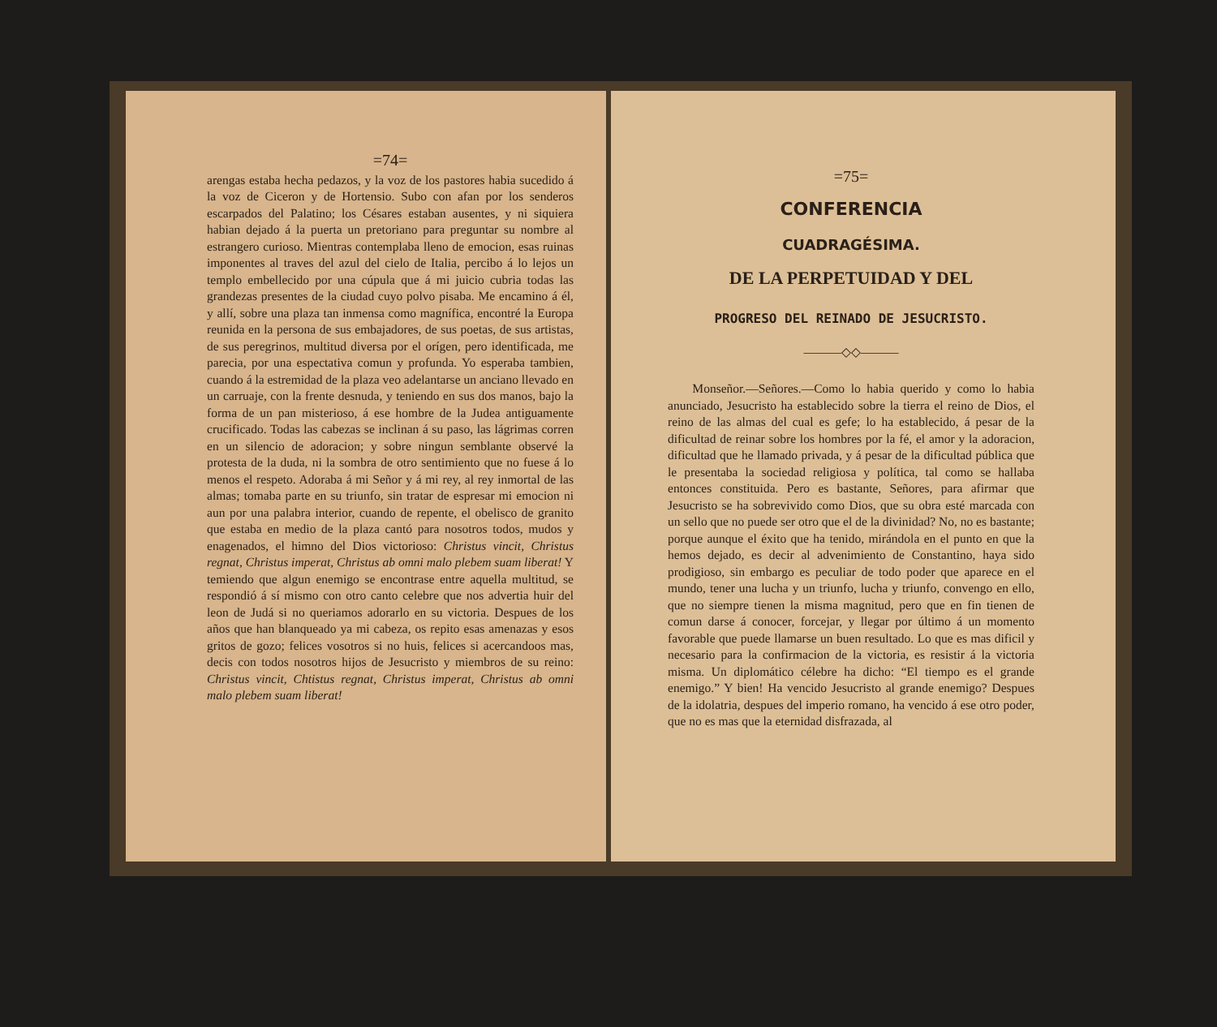=74=
arengas estaba hecha pedazos, y la voz de los pastores habia sucedido á la voz de Ciceron y de Hortensio. Subo con afan por los senderos escarpados del Palatino; los Césares estaban ausentes, y ni siquiera habian dejado á la puerta un pretoriano para preguntar su nombre al estrangero curioso. Mientras contemplaba lleno de emocion, esas ruinas imponentes al traves del azul del cielo de Italia, percibo á lo lejos un templo embellecido por una cúpula que á mi juicio cubria todas las grandezas presentes de la ciudad cuyo polvo pisaba. Me encamino á él, y allí, sobre una plaza tan inmensa como magnífica, encontré la Europa reunida en la persona de sus embajadores, de sus poetas, de sus artistas, de sus peregrinos, multitud diversa por el orígen, pero identificada, me parecia, por una espectativa comun y profunda. Yo esperaba tambien, cuando á la estremidad de la plaza veo adelantarse un anciano llevado en un carruaje, con la frente desnuda, y teniendo en sus dos manos, bajo la forma de un pan misterioso, á ese hombre de la Judea antiguamente crucificado. Todas las cabezas se inclinan á su paso, las lágrimas corren en un silencio de adoracion; y sobre ningun semblante observé la protesta de la duda, ni la sombra de otro sentimiento que no fuese á lo menos el respeto. Adoraba á mi Señor y á mi rey, al rey inmortal de las almas; tomaba parte en su triunfo, sin tratar de espresar mi emocion ni aun por una palabra interior, cuando de repente, el obelisco de granito que estaba en medio de la plaza cantó para nosotros todos, mudos y enagenados, el himno del Dios victorioso: Christus vincit, Christus regnat, Christus imperat, Christus ab omni malo plebem suam liberat! Y temiendo que algun enemigo se encontrase entre aquella multitud, se respondió á sí mismo con otro canto celebre que nos advertia huir del leon de Judá si no queriamos adorarlo en su victoria. Despues de los años que han blanqueado ya mi cabeza, os repito esas amenazas y esos gritos de gozo; felices vosotros si no huis, felices si acercandoos mas, decis con todos nosotros hijos de Jesucristo y miembros de su reino: Christus vincit, Chtistus regnat, Christus imperat, Christus ab omni malo plebem suam liberat!
=75=
CONFERENCIA
CUADRAGÉSIMA.
DE LA PERPETUIDAD Y DEL
PROGRESO DEL REINADO DE JESUCRISTO.
———◇◇———
Monseñor.—Señores.—Como lo habia querido y como lo habia anunciado, Jesucristo ha establecido sobre la tierra el reino de Dios, el reino de las almas del cual es gefe; lo ha establecido, á pesar de la dificultad de reinar sobre los hombres por la fé, el amor y la adoracion, dificultad que he llamado privada, y á pesar de la dificultad pública que le presentaba la sociedad religiosa y política, tal como se hallaba entonces constituida. Pero es bastante, Señores, para afirmar que Jesucristo se ha sobrevivido como Dios, que su obra esté marcada con un sello que no puede ser otro que el de la divinidad? No, no es bastante; porque aunque el éxito que ha tenido, mirándola en el punto en que la hemos dejado, es decir al advenimiento de Constantino, haya sido prodigioso, sin embargo es peculiar de todo poder que aparece en el mundo, tener una lucha y un triunfo, lucha y triunfo, convengo en ello, que no siempre tienen la misma magnitud, pero que en fin tienen de comun darse á conocer, forcejar, y llegar por último á un momento favorable que puede llamarse un buen resultado. Lo que es mas dificil y necesario para la confirmacion de la victoria, es resistir á la victoria misma. Un diplomático célebre ha dicho: “El tiempo es el grande enemigo.” Y bien! Ha vencido Jesucristo al grande enemigo? Despues de la idolatria, despues del imperio romano, ha vencido á ese otro poder, que no es mas que la eternidad disfrazada, al